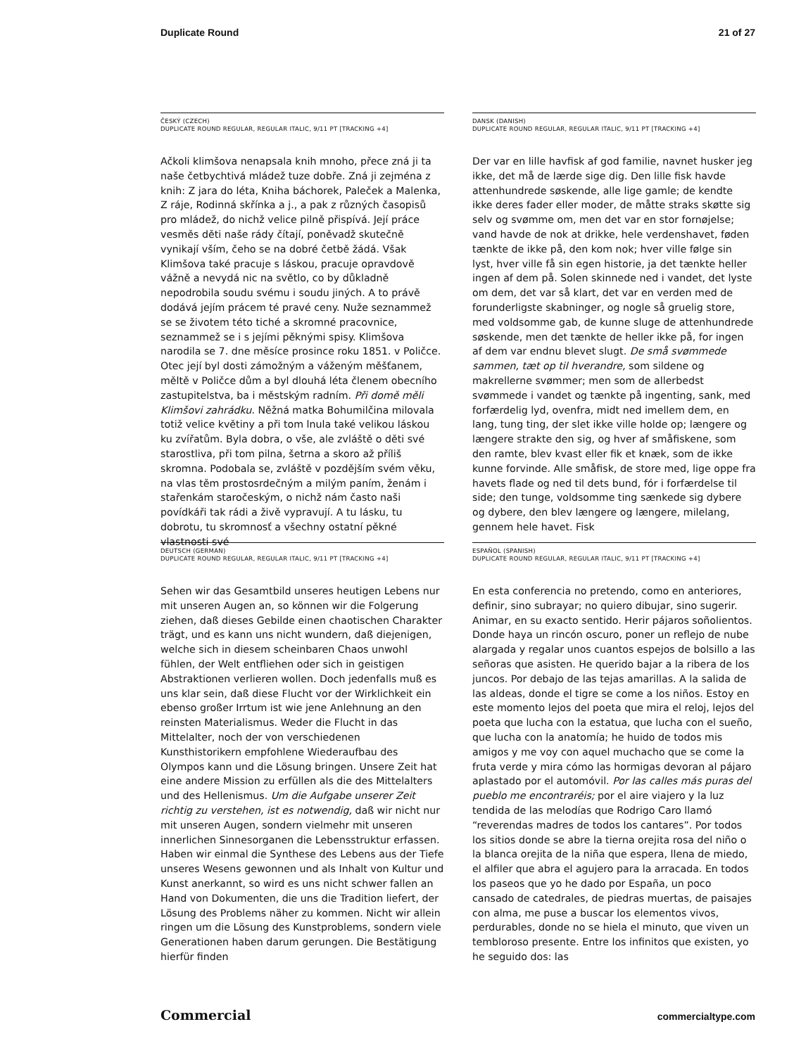Duplicate Round 21 of 27
ČESKÝ (CZECH)
DUPLICATE ROUND REGULAR, REGULAR ITALIC, 9/11 PT [TRACKING +4]
Ačkoli klimšova nenapsala knih mnoho, přece zná ji ta naše četbychtivá mládež tuze dobře. Zná ji zejména z knih: Z jara do léta, Kniha báchorek, Paleček a Malenka, Z ráje, Rodinná skřínka a j., a pak z různých časopisů pro mládež, do nichž velice pilně přispívá. Její práce vesměs děti naše rády čítají, poněvadž skutečně vynikají vším, čeho se na dobré četbě žádá. Však Klimšova také pracuje s láskou, pracuje opravdově vážně a nevydá nic na světlo, co by důkladně nepodrobila soudu svému i soudu jiných. A to právě dodává jejím prácem té pravé ceny. Nuže seznammež se se životem této tiché a skromné pracovnice, seznammež se i s jejími pěknými spisy. Klimšova narodila se 7. dne měsíce prosince roku 1851. v Poličce. Otec její byl dosti zámožným a váženým měšťanem, měltě v Poličce dům a byl dlouhá léta členem obecního zastupitelstva, ba i městským radním. Při domě měli Klimšovi zahrádku. Něžná matka Bohumilčina milovala totiž velice květiny a při tom lnula také velikou láskou ku zvířatům. Byla dobra, o vše, ale zvláště o děti své starostliva, při tom pilna, šetrna a skoro až příliš skromna. Podobala se, zvláště v pozdějším svém věku, na vlas těm prostosrdečným a milým paním, ženám i stařenkám staročeským, o nichž nám často naši povídkáři tak rádi a živě vypravují. A tu lásku, tu dobrotu, tu skromnosť a všechny ostatní pěkné vlastnosti své
DANSK (DANISH)
DUPLICATE ROUND REGULAR, REGULAR ITALIC, 9/11 PT [TRACKING +4]
Der var en lille havfisk af god familie, navnet husker jeg ikke, det må de lærde sige dig. Den lille fisk havde attenhundrede søskende, alle lige gamle; de kendte ikke deres fader eller moder, de måtte straks skøtte sig selv og svømme om, men det var en stor fornøjelse; vand havde de nok at drikke, hele verdenshavet, føden tænkte de ikke på, den kom nok; hver ville følge sin lyst, hver ville få sin egen historie, ja det tænkte heller ingen af dem på. Solen skinnede ned i vandet, det lyste om dem, det var så klart, det var en verden med de forunderligste skabninger, og nogle så gruelig store, med voldsomme gab, de kunne sluge de attenhundrede søskende, men det tænkte de heller ikke på, for ingen af dem var endnu blevet slugt. De små svømmede sammen, tæt op til hverandre, som sildene og makrellerne svømmer; men som de allerbedst svømmede i vandet og tænkte på ingenting, sank, med forfærdelig lyd, ovenfra, midt ned imellem dem, en lang, tung ting, der slet ikke ville holde op; længere og længere strakte den sig, og hver af småfiskene, som den ramte, blev kvast eller fik et knæk, som de ikke kunne forvinde. Alle småfisk, de store med, lige oppe fra havets flade og ned til dets bund, fór i forfærdelse til side; den tunge, voldsomme ting sænkede sig dybere og dybere, den blev længere og længere, milelang, gennem hele havet. Fisk
DEUTSCH (GERMAN)
DUPLICATE ROUND REGULAR, REGULAR ITALIC, 9/11 PT [TRACKING +4]
Sehen wir das Gesamtbild unseres heutigen Lebens nur mit unseren Augen an, so können wir die Folgerung ziehen, daß dieses Gebilde einen chaotischen Charakter trägt, und es kann uns nicht wundern, daß diejenigen, welche sich in diesem scheinbaren Chaos unwohl fühlen, der Welt entfliehen oder sich in geistigen Abstraktionen verlieren wollen. Doch jedenfalls muß es uns klar sein, daß diese Flucht vor der Wirklichkeit ein ebenso großer Irrtum ist wie jene Anlehnung an den reinsten Materialismus. Weder die Flucht in das Mittelalter, noch der von verschiedenen Kunsthistorikern empfohlene Wiederaufbau des Olympos kann und die Lösung bringen. Unsere Zeit hat eine andere Mission zu erfüllen als die des Mittelalters und des Hellenismus. Um die Aufgabe unserer Zeit richtig zu verstehen, ist es notwendig, daß wir nicht nur mit unseren Augen, sondern vielmehr mit unseren innerlichen Sinnesorganen die Lebensstruktur erfassen. Haben wir einmal die Synthese des Lebens aus der Tiefe unseres Wesens gewonnen und als Inhalt von Kultur und Kunst anerkannt, so wird es uns nicht schwer fallen an Hand von Dokumenten, die uns die Tradition liefert, der Lösung des Problems näher zu kommen. Nicht wir allein ringen um die Lösung des Kunstproblems, sondern viele Generationen haben darum gerungen. Die Bestätigung hierfür finden
ESPAÑOL (SPANISH)
DUPLICATE ROUND REGULAR, REGULAR ITALIC, 9/11 PT [TRACKING +4]
En esta conferencia no pretendo, como en anteriores, definir, sino subrayar; no quiero dibujar, sino sugerir. Animar, en su exacto sentido. Herir pájaros soñolientos. Donde haya un rincón oscuro, poner un reflejo de nube alargada y regalar unos cuantos espejos de bolsillo a las señoras que asisten. He querido bajar a la ribera de los juncos. Por debajo de las tejas amarillas. A la salida de las aldeas, donde el tigre se come a los niños. Estoy en este momento lejos del poeta que mira el reloj, lejos del poeta que lucha con la estatua, que lucha con el sueño, que lucha con la anatomía; he huido de todos mis amigos y me voy con aquel muchacho que se come la fruta verde y mira cómo las hormigas devoran al pájaro aplastado por el automóvil. Por las calles más puras del pueblo me encontraréis; por el aire viajero y la luz tendida de las melodías que Rodrigo Caro llamó “reverendas madres de todos los cantares”. Por todos los sitios donde se abre la tierna orejita rosa del niño o la blanca orejita de la niña que espera, llena de miedo, el alfiler que abra el agujero para la arracada. En todos los paseos que yo he dado por España, un poco cansado de catedrales, de piedras muertas, de paisajes con alma, me puse a buscar los elementos vivos, perdurables, donde no se hiela el minuto, que viven un tembloroso presente. Entre los infinitos que existen, yo he seguido dos: las
Commercial commercialtype.com